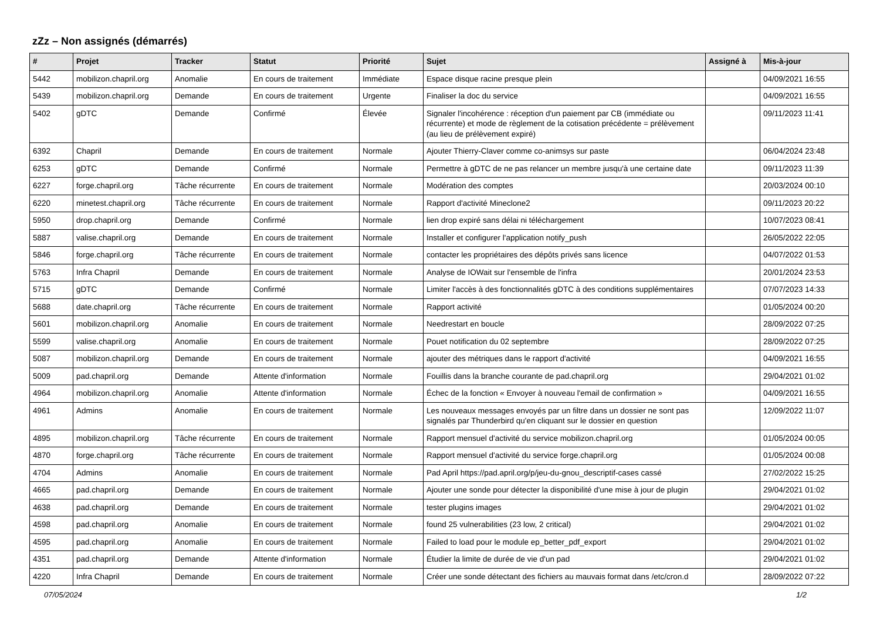zZz – Non assignés (démarrés)
| # | Projet | Tracker | Statut | Priorité | Sujet | Assigné à | Mis-à-jour |
| --- | --- | --- | --- | --- | --- | --- | --- |
| 5442 | mobilizon.chapril.org | Anomalie | En cours de traitement | Immédiate | Espace disque racine presque plein | | 04/09/2021 16:55 |
| 5439 | mobilizon.chapril.org | Demande | En cours de traitement | Urgente | Finaliser la doc du service | | 04/09/2021 16:55 |
| 5402 | gDTC | Demande | Confirmé | Élevée | Signaler l'incohérence : réception d'un paiement par CB (immédiate ou récurrente) et mode de règlement de la cotisation précédente = prélèvement (au lieu de prélèvement expiré) | | 09/11/2023 11:41 |
| 6392 | Chapril | Demande | En cours de traitement | Normale | Ajouter Thierry-Claver comme co-animsys sur paste | | 06/04/2024 23:48 |
| 6253 | gDTC | Demande | Confirmé | Normale | Permettre à gDTC de ne pas relancer un membre jusqu'à une certaine date | | 09/11/2023 11:39 |
| 6227 | forge.chapril.org | Tâche récurrente | En cours de traitement | Normale | Modération des comptes | | 20/03/2024 00:10 |
| 6220 | minetest.chapril.org | Tâche récurrente | En cours de traitement | Normale | Rapport d'activité Mineclone2 | | 09/11/2023 20:22 |
| 5950 | drop.chapril.org | Demande | Confirmé | Normale | lien drop expiré sans délai ni téléchargement | | 10/07/2023 08:41 |
| 5887 | valise.chapril.org | Demande | En cours de traitement | Normale | Installer et configurer l'application notify_push | | 26/05/2022 22:05 |
| 5846 | forge.chapril.org | Tâche récurrente | En cours de traitement | Normale | contacter les propriétaires des dépôts privés sans licence | | 04/07/2022 01:53 |
| 5763 | Infra Chapril | Demande | En cours de traitement | Normale | Analyse de IOWait sur l'ensemble de l'infra | | 20/01/2024 23:53 |
| 5715 | gDTC | Demande | Confirmé | Normale | Limiter l'accès à des fonctionnalités gDTC à des conditions supplémentaires | | 07/07/2023 14:33 |
| 5688 | date.chapril.org | Tâche récurrente | En cours de traitement | Normale | Rapport activité | | 01/05/2024 00:20 |
| 5601 | mobilizon.chapril.org | Anomalie | En cours de traitement | Normale | Needrestart en boucle | | 28/09/2022 07:25 |
| 5599 | valise.chapril.org | Anomalie | En cours de traitement | Normale | Pouet notification du 02 septembre | | 28/09/2022 07:25 |
| 5087 | mobilizon.chapril.org | Demande | En cours de traitement | Normale | ajouter des métriques dans le rapport d'activité | | 04/09/2021 16:55 |
| 5009 | pad.chapril.org | Demande | Attente d'information | Normale | Fouillis dans la branche courante de pad.chapril.org | | 29/04/2021 01:02 |
| 4964 | mobilizon.chapril.org | Anomalie | Attente d'information | Normale | Échec de la fonction « Envoyer à nouveau l'email de confirmation » | | 04/09/2021 16:55 |
| 4961 | Admins | Anomalie | En cours de traitement | Normale | Les nouveaux messages envoyés par un filtre dans un dossier ne sont pas signalés par Thunderbird qu'en cliquant sur le dossier en question | | 12/09/2022 11:07 |
| 4895 | mobilizon.chapril.org | Tâche récurrente | En cours de traitement | Normale | Rapport mensuel d'activité du service mobilizon.chapril.org | | 01/05/2024 00:05 |
| 4870 | forge.chapril.org | Tâche récurrente | En cours de traitement | Normale | Rapport mensuel d'activité du service forge.chapril.org | | 01/05/2024 00:08 |
| 4704 | Admins | Anomalie | En cours de traitement | Normale | Pad April https://pad.april.org/p/jeu-du-gnou_descriptif-cases cassé | | 27/02/2022 15:25 |
| 4665 | pad.chapril.org | Demande | En cours de traitement | Normale | Ajouter une sonde pour détecter la disponibilité d'une mise à jour de plugin | | 29/04/2021 01:02 |
| 4638 | pad.chapril.org | Demande | En cours de traitement | Normale | tester plugins images | | 29/04/2021 01:02 |
| 4598 | pad.chapril.org | Anomalie | En cours de traitement | Normale | found 25 vulnerabilities (23 low, 2 critical) | | 29/04/2021 01:02 |
| 4595 | pad.chapril.org | Anomalie | En cours de traitement | Normale | Failed to load pour le module ep_better_pdf_export | | 29/04/2021 01:02 |
| 4351 | pad.chapril.org | Demande | Attente d'information | Normale | Étudier la limite de durée de vie d'un pad | | 29/04/2021 01:02 |
| 4220 | Infra Chapril | Demande | En cours de traitement | Normale | Créer une sonde détectant des fichiers au mauvais format dans /etc/cron.d | | 28/09/2022 07:22 |
07/05/2024 1/2